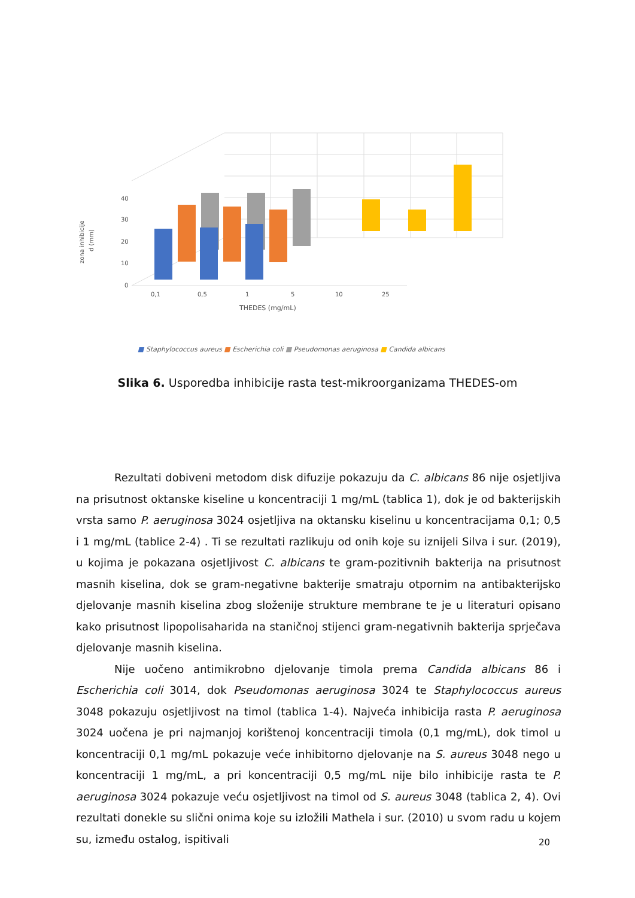40
30
20
10
0
zona inhibicije
d (mm)
0,1
0,5
1
5
10
25
THEDES (mg/mL)
■ Staphylococcus aureus ■ Escherichia coli ■ Pseudomonas aeruginosa ■ Candida albicans
Slika 6. Usporedba inhibicije rasta test-mikroorganizama THEDES-om
Rezultati dobiveni metodom disk difuzije pokazuju da C. albicans 86 nije osjetljiva na prisutnost oktanske kiseline u koncentraciji 1 mg/mL (tablica 1), dok je od bakterijskih vrsta samo P. aeruginosa 3024 osjetljiva na oktansku kiselinu u koncentracijama 0,1; 0,5 i 1 mg/mL (tablice 2-4) . Ti se rezultati razlikuju od onih koje su iznijeli Silva i sur. (2019), u kojima je pokazana osjetljivost C. albicans te gram-pozitivnih bakterija na prisutnost masnih kiselina, dok se gram-negativne bakterije smatraju otpornim na antibakterijsko djelovanje masnih kiselina zbog složenije strukture membrane te je u literaturi opisano kako prisutnost lipopolisaharida na staničnoj stijenci gram-negativnih bakterija sprječava djelovanje masnih kiselina.
Nije uočeno antimikrobno djelovanje timola prema Candida albicans 86 i Escherichia coli 3014, dok Pseudomonas aeruginosa 3024 te Staphylococcus aureus 3048 pokazuju osjetljivost na timol (tablica 1-4). Najveća inhibicija rasta P. aeruginosa 3024 uočena je pri najmanjoj korištenoj koncentraciji timola (0,1 mg/mL), dok timol u koncentraciji 0,1 mg/mL pokazuje veće inhibitorno djelovanje na S. aureus 3048 nego u koncentraciji 1 mg/mL, a pri koncentraciji 0,5 mg/mL nije bilo inhibicije rasta te P. aeruginosa 3024 pokazuje veću osjetljivost na timol od S. aureus 3048 (tablica 2, 4). Ovi rezultati donekle su slični onima koje su izložili Mathela i sur. (2010) u svom radu u kojem su, između ostalog, ispitivali
20